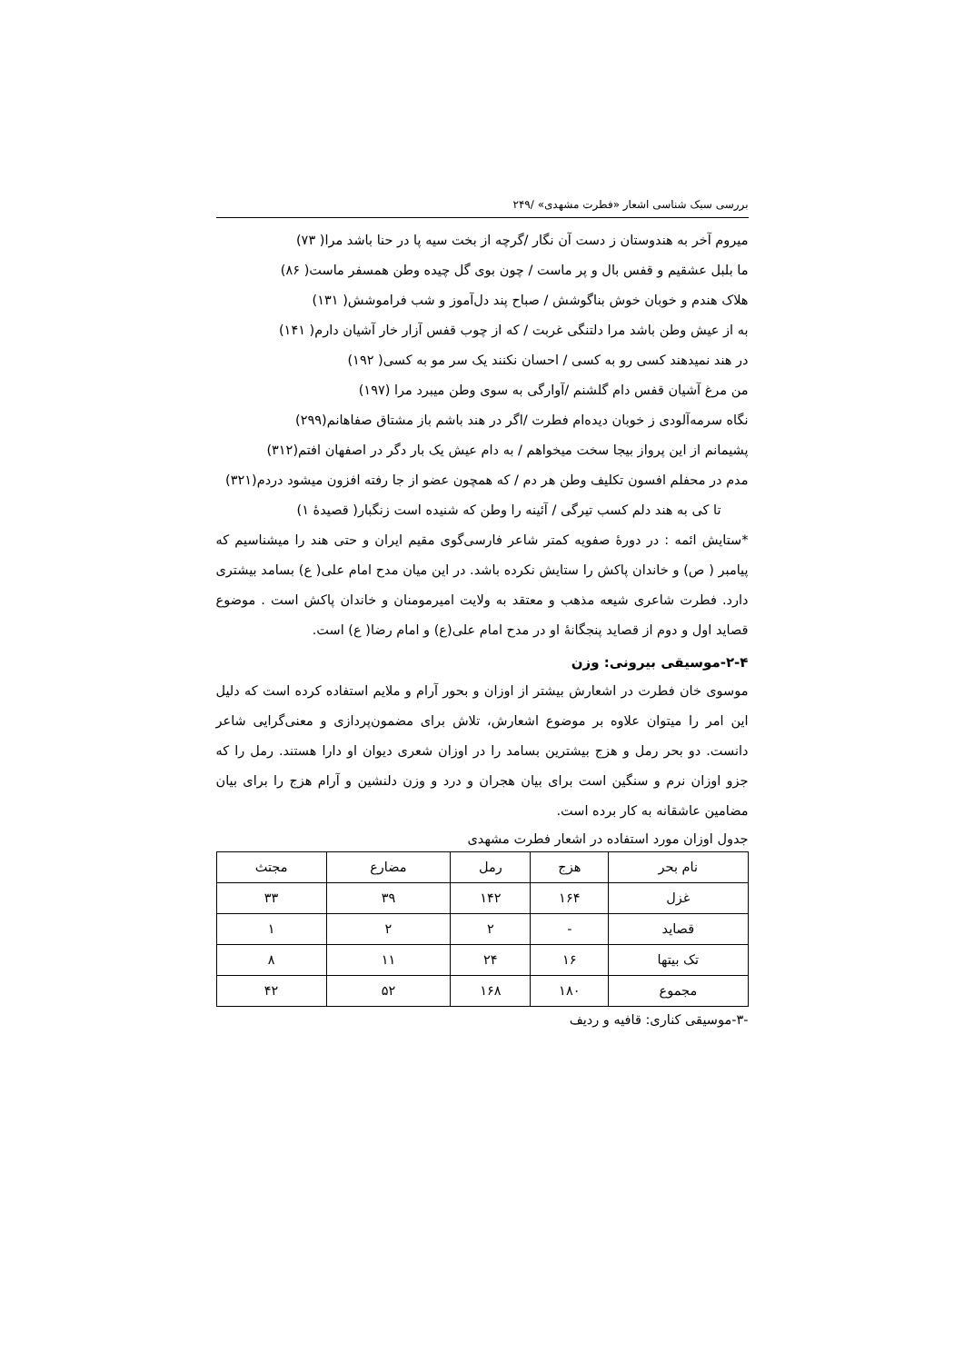بررسی سبک شناسی اشعار «فطرت مشهدی» /۲۴۹
میروم آخر به هندوستان ز دست آن نگار /گرچه از بخت سیه پا در حنا باشد مرا( ۷۳)
ما بلبل عشقیم و قفس بال و پر ماست / چون بوی گل چیده وطن همسفر ماست( ۸۶)
هلاک هندم و خوبان خوش بناگوشش / صباح پند دل‌آموز و شب فراموشش( ۱۳۱)
به از عیش وطن باشد مرا دلتنگی غربت / که از چوب قفس آزار خار آشیان دارم( ۱۴۱)
در هند نمیدهند کسی رو به کسی / احسان نکنند یک سر مو به کسی( ۱۹۲)
من مرغ آشیان قفس دام گلشنم /آوارگی به سوی وطن میبرد مرا (۱۹۷)
نگاه سرمه‌آلودی ز خوبان دیده‌ام فطرت /اگر در هند باشم باز مشتاق صفاهانم(۲۹۹)
پشیمانم از این پرواز بیجا سخت میخواهم / به دام عیش یک بار دگر در اصفهان افتم(۳۱۲)
مدم در محفلم افسون تکلیف وطن هر دم / که همچون عضو از جا رفته افزون میشود دردم(۳۲۱)
تا کی به هند دلم کسب تیرگی / آئینه را وطن که شنیده است زنگبار( قصیدۀ ۱)
*ستایش ائمه : در دورۀ صفویه کمتر شاعر فارسی‌گوی مقیم ایران و حتی هند را میشناسیم که پیامبر ( ص) و خاندان پاکش را ستایش نکرده باشد. در این میان مدح امام علی( ع) بسامد بیشتری دارد. فطرت شاعری شیعه مذهب و معتقد به ولایت امیرمومنان و خاندان پاکش است . موضوع قصاید اول و دوم از قصاید پنجگانۀ او در مدح امام علی(ع) و امام رضا( ع) است.
۲-۴-موسیقی بیرونی: وزن
موسوی خان فطرت در اشعارش بیشتر از اوزان و بحور آرام و ملایم استفاده کرده است که دلیل این امر را میتوان علاوه بر موضوع اشعارش، تلاش برای مضمون‌پردازی و معنی‌گرایی شاعر دانست. دو بحر رمل و هزج بیشترین بسامد را در اوزان شعری دیوان او دارا هستند. رمل را که جزو اوزان نرم و سنگین است برای بیان هجران و درد و وزن دلنشین و آرام هزج را برای بیان مضامین عاشقانه به کار برده است.
جدول اوزان مورد استفاده در اشعار فطرت مشهدی
| نام بحر | هزج | رمل | مضارع | مجتث |
| --- | --- | --- | --- | --- |
| غزل | ۱۶۴ | ۱۴۲ | ۳۹ | ۳۳ |
| قصاید | - | ۲ | ۲ | ۱ |
| تک بیتها | ۱۶ | ۲۴ | ۱۱ | ۸ |
| مجموع | ۱۸۰ | ۱۶۸ | ۵۲ | ۴۲ |
-۳-موسیقی کناری: قافیه و ردیف